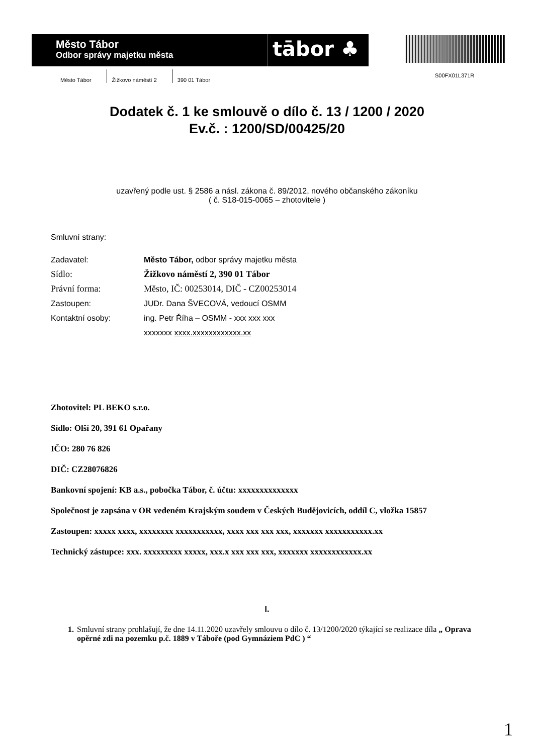Město Tábor
Odbor správy majetku města
tābor ♣
S00FX01L371R
Město Tábor Žižkovo náměstí 2 390 01 Tábor
Dodatek č. 1 ke smlouvě o dílo č. 13 / 1200 / 2020
Ev.č. : 1200/SD/00425/20
uzavřený podle ust. § 2586 a násl. zákona č. 89/2012, nového občanského zákoníku
( č. S18-015-0065 – zhotovitele )
Smluvní strany:
Zadavatel: Město Tábor, odbor správy majetku města
Sídlo: Žižkovo náměstí 2, 390 01 Tábor
Právní forma: Město, IČ: 00253014, DIČ - CZ00253014
Zastoupen: JUDr. Dana ŠVECOVÁ, vedoucí OSMM
Kontaktní osoby: ing. Petr Říha – OSMM - xxx xxx xxx
xxxxxxx xxxx.xxxxxxxxxxxx.xx
Zhotovitel: PL BEKO s.r.o.
Sídlo: Olší 20, 391 61 Opařany
IČO: 280 76 826
DIČ: CZ28076826
Bankovní spojení: KB a.s., pobočka Tábor, č. účtu: xxxxxxxxxxxxxx
Společnost je zapsána v OR vedeném Krajským soudem v Českých Budějovicích, oddíl C, vložka 15857
Zastoupen: xxxxx xxxx, xxxxxxxx xxxxxxxxxxx, xxxx xxx xxx xxx, xxxxxxx xxxxxxxxxxx.xx
Technický zástupce: xxx. xxxxxxxxx xxxxx, xxx.x xxx xxx xxx, xxxxxxx xxxxxxxxxxxx.xx
I.
1. Smluvní strany prohlašují, že dne 14.11.2020 uzavřely smlouvu o dílo č. 13/1200/2020 týkající se realizace díla „ Oprava opěrné zdi na pozemku p.č. 1889 v Táboře (pod Gymnáziem PdC ) “
1